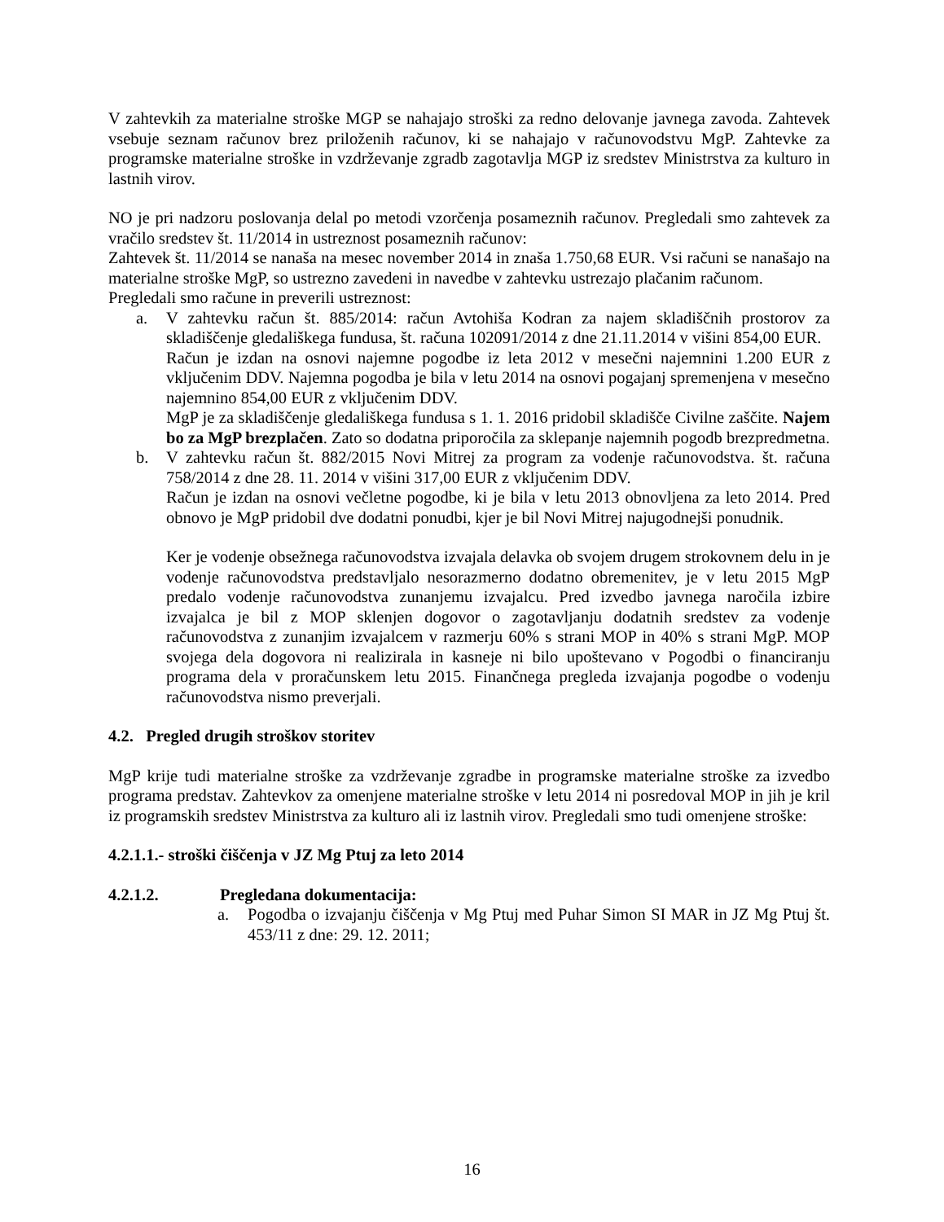V zahtevkih za materialne stroške MGP se nahajajo stroški za redno delovanje javnega zavoda. Zahtevek vsebuje seznam računov brez priloženih računov, ki se nahajajo v računovodstvu MgP. Zahtevke za programske materialne stroške in vzdrževanje zgradb zagotavlja MGP iz sredstev Ministrstva za kulturo in lastnih virov.
NO je pri nadzoru poslovanja delal po metodi vzorčenja posameznih računov. Pregledali smo zahtevek za vračilo sredstev št. 11/2014 in ustreznost posameznih računov:
Zahtevek št. 11/2014 se nanaša na mesec november 2014 in znaša 1.750,68 EUR. Vsi računi se nanašajo na materialne stroške MgP, so ustrezno zavedeni in navedbe v zahtevku ustrezajo plačanim računom.
Pregledali smo račune in preverili ustreznost:
a. V zahtevku račun št. 885/2014: račun Avtohiša Kodran za najem skladiščnih prostorov za skladiščenje gledališkega fundusa, št. računa 102091/2014 z dne 21.11.2014 v višini 854,00 EUR.
Račun je izdan na osnovi najemne pogodbe iz leta 2012 v mesečni najemnini 1.200 EUR z vključenim DDV. Najemna pogodba je bila v letu 2014 na osnovi pogajanj spremenjena v mesečno najemnino 854,00 EUR z vključenim DDV.
MgP je za skladiščenje gledališkega fundusa s 1. 1. 2016 pridobil skladišče Civilne zaščite. Najem bo za MgP brezplačen. Zato so dodatna priporočila za sklepanje najemnih pogodb brezpredmetna.
b. V zahtevku račun št. 882/2015 Novi Mitrej za program za vodenje računovodstva. št. računa 758/2014 z dne 28. 11. 2014 v višini 317,00 EUR z vključenim DDV.
Račun je izdan na osnovi večletne pogodbe, ki je bila v letu 2013 obnovljena za leto 2014. Pred obnovo je MgP pridobil dve dodatni ponudbi, kjer je bil Novi Mitrej najugodnejši ponudnik.
Ker je vodenje obsežnega računovodstva izvajala delavka ob svojem drugem strokovnem delu in je vodenje računovodstva predstavljalo nesorazmerno dodatno obremenitev, je v letu 2015 MgP predalo vodenje računovodstva zunanjemu izvajalcu. Pred izvedbo javnega naročila izbire izvajalca je bil z MOP sklenjen dogovor o zagotavljanju dodatnih sredstev za vodenje računovodstva z zunanjim izvajalcem v razmerju 60% s strani MOP in 40% s strani MgP. MOP svojega dela dogovora ni realizirala in kasneje ni bilo upoštevano v Pogodbi o financiranju programa dela v proračunskem letu 2015. Finančnega pregleda izvajanja pogodbe o vodenju računovodstva nismo preverjali.
4.2. Pregled drugih stroškov storitev
MgP krije tudi materialne stroške za vzdrževanje zgradbe in programske materialne stroške za izvedbo programa predstav. Zahtevkov za omenjene materialne stroške v letu 2014 ni posredoval MOP in jih je kril iz programskih sredstev Ministrstva za kulturo ali iz lastnih virov. Pregledali smo tudi omenjene stroške:
4.2.1.1.- stroški čiščenja v JZ Mg Ptuj za leto 2014
4.2.1.2. Pregledana dokumentacija:
a. Pogodba o izvajanju čiščenja v Mg Ptuj med Puhar Simon SI MAR in JZ Mg Ptuj št. 453/11 z dne: 29. 12. 2011;
16